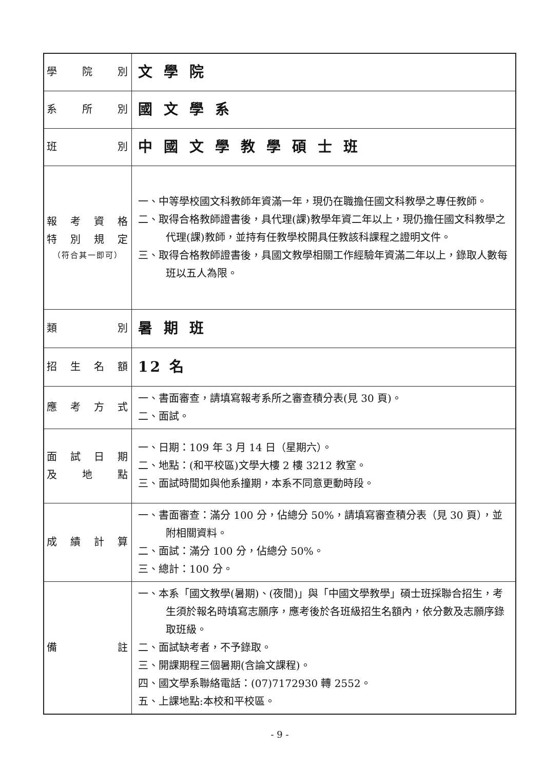| 學院別 | 文學院 |
| 系所別 | 國文學系 |
| 班別 | 中國文學教學碩士班 |
| 報考資格 特別規定 （符合其一即可） | 一、中等學校國文科教師年資滿一年，現仍在職擔任國文科教學之專任教師。 二、取得合格教師證書後，具代理(課)教學年資二年以上，現仍擔任國文科教學之代理(課)教師，並持有任教學校開具任教該科課程之證明文件。 三、取得合格教師證書後，具國文教學相關工作經驗年資滿二年以上，錄取人數每班以五人為限。 |
| 類別 | 暑期班 |
| 招生名額 | 12 名 |
| 應考方式 | 一、書面審查，請填寫報考系所之審查積分表(見 30 頁)。 二、面試。 |
| 面試日期 及地點 | 一、日期：109 年 3 月 14 日（星期六）。 二、地點：(和平校區)文學大樓 2 樓 3212 教室。 三、面試時間如與他系撞期，本系不同意更動時段。 |
| 成績計算 | 一、書面審查：滿分 100 分，佔總分 50%，請填寫審查積分表（見 30 頁），並附相關資料。 二、面試：滿分 100 分，佔總分 50%。 三、總計：100 分。 |
| 備註 | 一、本系「國文教學(暑期)、(夜間)」與「中國文學教學」碩士班採聯合招生，考生須於報名時填寫志願序，應考後於各班級招生名額內，依分數及志願序錄取班級。 二、面試缺考者，不予錄取。 三、開課期程三個暑期(含論文課程)。 四、國文學系聯絡電話：(07)7172930 轉 2552。 五、上課地點:本校和平校區。 |
- 9 -